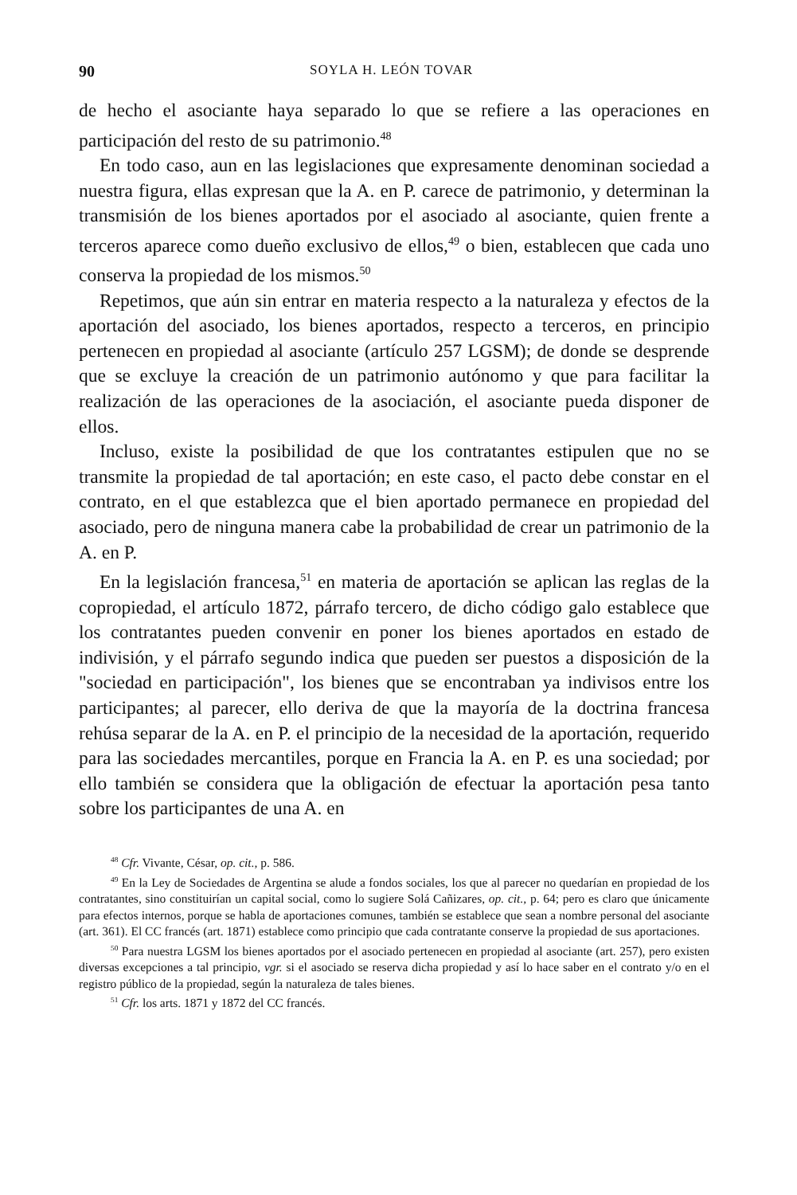90 SOYLA H. LEÓN TOVAR
de hecho el asociante haya separado lo que se refiere a las operaciones en participación del resto de su patrimonio.<sup>48</sup>
En todo caso, aun en las legislaciones que expresamente denominan sociedad a nuestra figura, ellas expresan que la A. en P. carece de patrimonio, y determinan la transmisión de los bienes aportados por el asociado al asociante, quien frente a terceros aparece como dueño exclusivo de ellos,<sup>49</sup> o bien, establecen que cada uno conserva la propiedad de los mismos.<sup>50</sup>
Repetimos, que aún sin entrar en materia respecto a la naturaleza y efectos de la aportación del asociado, los bienes aportados, respecto a terceros, en principio pertenecen en propiedad al asociante (artículo 257 LGSM); de donde se desprende que se excluye la creación de un patrimonio autónomo y que para facilitar la realización de las operaciones de la asociación, el asociante pueda disponer de ellos.
Incluso, existe la posibilidad de que los contratantes estipulen que no se transmite la propiedad de tal aportación; en este caso, el pacto debe constar en el contrato, en el que establezca que el bien aportado permanece en propiedad del asociado, pero de ninguna manera cabe la probabilidad de crear un patrimonio de la A. en P.
En la legislación francesa,<sup>51</sup> en materia de aportación se aplican las reglas de la copropiedad, el artículo 1872, párrafo tercero, de dicho código galo establece que los contratantes pueden convenir en poner los bienes aportados en estado de indivisión, y el párrafo segundo indica que pueden ser puestos a disposición de la "sociedad en participación", los bienes que se encontraban ya indivisos entre los participantes; al parecer, ello deriva de que la mayoría de la doctrina francesa rehúsa separar de la A. en P. el principio de la necesidad de la aportación, requerido para las sociedades mercantiles, porque en Francia la A. en P. es una sociedad; por ello también se considera que la obligación de efectuar la aportación pesa tanto sobre los participantes de una A. en
<sup>48</sup> Cfr. Vivante, César, op. cit., p. 586.
<sup>49</sup> En la Ley de Sociedades de Argentina se alude a fondos sociales, los que al parecer no quedarían en propiedad de los contratantes, sino constituirían un capital social, como lo sugiere Solá Cañizares, op. cit., p. 64; pero es claro que únicamente para efectos internos, porque se habla de aportaciones comunes, también se establece que sean a nombre personal del asociante (art. 361). El CC francés (art. 1871) establece como principio que cada contratante conserve la propiedad de sus aportaciones.
<sup>50</sup> Para nuestra LGSM los bienes aportados por el asociado pertenecen en propiedad al asociante (art. 257), pero existen diversas excepciones a tal principio, vgr. si el asociado se reserva dicha propiedad y así lo hace saber en el contrato y/o en el registro público de la propiedad, según la naturaleza de tales bienes.
<sup>51</sup> Cfr. los arts. 1871 y 1872 del CC francés.